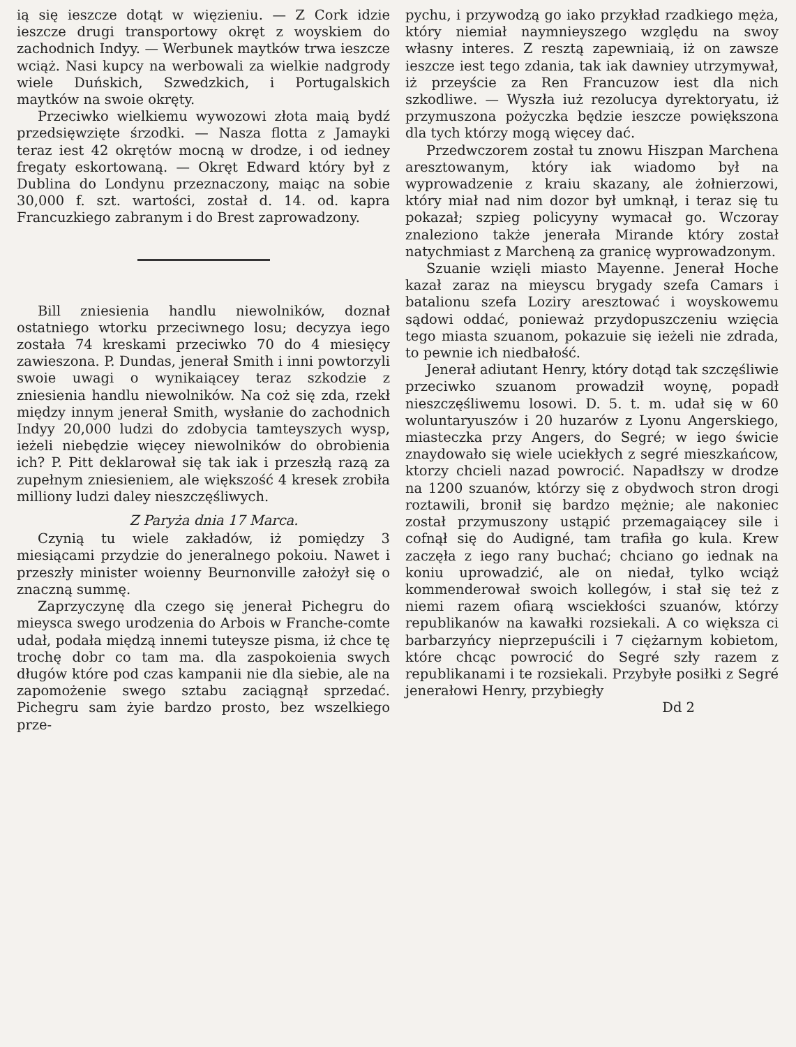ią się ieszcze dotąt w więzieniu. — Z Cork idzie ieszcze drugi transportowy okręt z woyskiem do zachodnich Indyy. — Werbunek maytków trwa ieszcze wciąż. Nasi kupcy na werbowali za wielkie nadgrody wiele Duńskich, Szwedzkich, i Portugalskich maytków na swoie okręty.
Przeciwko wielkiemu wywozowi złota maią bydź przedsięwzięte śrzodki. — Nasza flotta z Jamayki teraz iest 42 okrętów mocną w drodze, i od iedney fregaty eskortowaną. — Okręt Edward który był z Dublina do Londynu przeznaczony, maiąc na sobie 30,000 f. szt. wartości, został d. 14. od. kapra Francuzkiego zabranym i do Brest zaprowadzony.
Bill zniesienia handlu niewolników, doznał ostatniego wtorku przeciwnego losu; decyzya iego została 74 kreskami przeciwko 70 do 4 miesięcy zawieszona. P. Dundas, jenerał Smith i inni powtorzyli swoie uwagi o wynikaiącey teraz szkodzie z zniesienia handlu niewolników. Na coż się zda, rzekł między innym jenerał Smith, wysłanie do zachodnich Indyy 20,000 ludzi do zdobycia tamteyszych wysp, ieżeli niebędzie więcey niewolników do obrobienia ich? P. Pitt deklarował się tak iak i przeszłą razą za zupełnym zniesieniem, ale większość 4 kresek zrobiła milliony ludzi daley nieszczęśliwych.
Z Paryża dnia 17 Marca.
Czynią tu wiele zakładów, iż pomiędzy 3 miesiącami przydzie do jeneralnego pokoiu. Nawet i przeszły minister woienny Beurnonville założył się o znaczną summę.
Zaprzyczynę dla czego się jenerał Pichegru do mieysca swego urodzenia do Arbois w Franche-comte udał, podała międzą innemi tuteysze pisma, iż chce tę trochę dobr co tam ma. dla zaspokoienia swych długów które pod czas kampanii nie dla siebie, ale na zapomożenie swego sztabu zaciągnął sprzedać. Pichegru sam żyie bardzo prosto, bez wszelkiego prze-
pychu, i przywodzą go iako przykład rzadkiego męża, który niemiał naymnieyszego względu na swoy własny interes. Z resztą zapewniaią, iż on zawsze ieszcze iest tego zdania, tak iak dawniey utrzymywał, iż przeyście za Ren Francuzow iest dla nich szkodliwe. — Wyszła iuż rezolucya dyrektoryatu, iż przymuszona pożyczka będzie ieszcze powiększona dla tych którzy mogą więcey dać.
Przedwczorem został tu znowu Hiszpan Marchena aresztowanym, który iak wiadomo był na wyprowadzenie z kraiu skazany, ale żołnierzowi, który miał nad nim dozor był umknął, i teraz się tu pokazał; szpieg policyyny wymacał go. Wczoray znaleziono także jenerała Mirande który został natychmiast z Marcheną za granicę wyprowadzonym.
Szuanie wzięli miasto Mayenne. Jenerał Hoche kazał zaraz na mieyscu brygady szefa Camars i batalionu szefa Loziry aresztować i woyskowemu sądowi oddać, ponieważ przydopuszczeniu wzięcia tego miasta szuanom, pokazuie się ieżeli nie zdrada, to pewnie ich niedbałość.
Jenerał adiutant Henry, który dotąd tak szczęśliwie przeciwko szuanom prowadził woynę, popadł nieszczęśliwemu losowi. D. 5. t. m. udał się w 60 woluntaryuszów i 20 huzarów z Lyonu Angerskiego, miasteczka przy Angers, do Segré; w iego świcie znaydowało się wiele uciekłych z segré mieszkańcow, ktorzy chcieli nazad powrocić. Napadłszy w drodze na 1200 szuanów, którzy się z obydwoch stron drogi roztawili, bronił się bardzo mężnie; ale nakoniec został przymuszony ustąpić przemagaiącey sile i cofnął się do Audigné, tam trafiła go kula. Krew zaczęła z iego rany buchać; chciano go iednak na koniu uprowadzić, ale on niedał, tylko wciąż kommenderował swoich kollegów, i stał się też z niemi razem ofiarą wsciekłości szuanów, którzy republikanów na kawałki rozsiekali. A co większa ci barbarzyńcy nieprzepuścili i 7 ciężarnym kobietom, które chcąc powrocić do Segré szły razem z republikanami i te rozsiekali. Przybyłe posiłki z Segré jenerałowi Henry, przybiegły
Dd 2